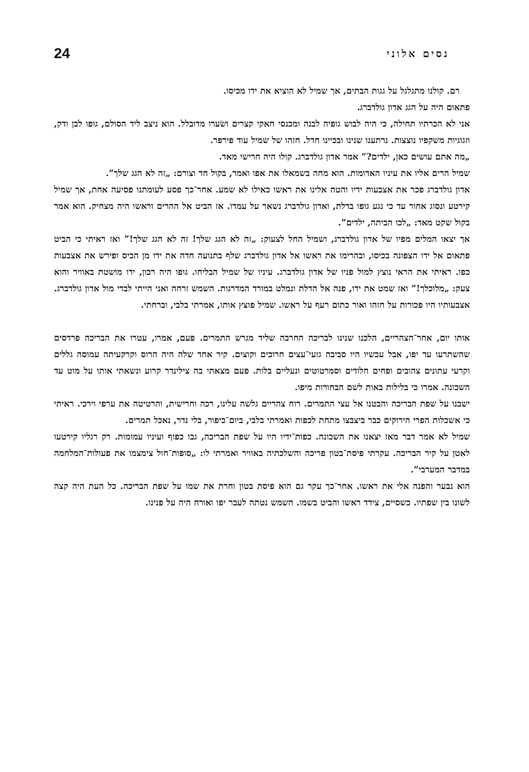נסים אלוני 24
רם. קולנו מתגלגל על גגות הבתים, אך שמיל לא הוציא את ידו מכיסו.
פתאום היה על הגג אדון גולדברג.
אני לא הכרתיו תחילה, כי היה לבוש גופיה לבנה ומכנסי חאקי קצרים ושׂערו מדובלל. הוא ניצב ליד הסולם, גופו לבן ודק, וזגוגיות משקפיו נוצצות. נרתענו שנינו ובכיינו חדל. חזהו של שמיל עוד פירפר.
„מה אתם עושים כאן, ילדים?” אמר אדון גולדברג. קולו היה חרישי מאד.
שמיל הרים אליו את עיניו האדומות. הוא מחה בשמאלו את אפו ואמר, בקול חד וצורם: „זה לא הגג שלך”.
אדון גולדברג פכר את אצבעות ידיו והטה אלינו את ראשו כאילו לא שמע. אחר־כך פסע לעומתנו פסיעה אחת, אך שמיל קירטע ונסוג אחור עד כי נגע גופו בדלת, ואדון גולדברג נשאר על עמדו. אז הביט אל ההרים וראשו היה מצחיק. הוא אמר בקול שקט מאד: „לכו הביתה, ילדים”.
אך יצאו המלים מפיו של אדון גולדברג, ושמיל החל לצעוק: „זה לא הגג שלך! זה לא הגג שלך!” ואז ראיתי כי הביט פתאום אל ידו הצפונה בכיסו, ובהרימו את ראשו אל אדון גולדברג שלף בתנועה חדה את ידו מן הכיס ופירש את אצבעות כפו. ראיתי את הראי נוצץ למול פניו של אדון גולדברג. עיניו של שמיל הבליחו. גופו היה רכון, ידו מושטת באוויר והוא צעק: „מלוכלך!” ואז שמט את ידו, פנה אל הדלת ונמלט במורד המדרגות. השמש זרחה ואני הייתי לבדי מול אדון גולדברג. אצבעותיו היו פכורות על חזהו ואור כתום רעף על ראשו. שמיל פוצץ אותו, אמרתי בלבי, וברחתי.
אותו יום, אחר־הצהריים, הלכנו שנינו לבריכה החרבה שליד מגרש התמרים. פעם, אמרו, עטרו את הבריכה פרדסים שהשתרעו עד יפו, אבל עכשיו היו סביבה גזעי־עצים חרוכים וקוצים. קיר אחד שלה היה הרוס וקרקעיתה עמוסה גללים וקרעי עתונים צהובים ופחים חלודים וסמרטוטים ונעליים בלות. פעם מצאתי בה צילינדר קרוע ונשאתי אותו על מוט עד השכונה. אמרו כי בלילות באות לשם הבחורות מיפו.
ישבנו על שפת הבריכה והבטנו אל עצי התמרים. רוח צהריים גלשה עלינו, רכה וחרישית, והרטיטה את ערפי וירכי. ראיתי כי אשכלות הפרי הירוקים כבר ביצבצו מתחת לכפות ואמרתי בלבי, ביום־כיפור, בלי נדר, נאכל תמרים.
שמיל לא אמר דבר מאז יצאנו את השכונה. כפות־ידיו היו על שפת הבריכה, גבו כפוף ועיניו עמומות. רק רגליו קירטעו לאִטן על קיר הבריכה. עקרתי פיסת־בטון פריכה והשלכתיה באוויר ואמרתי לו: „סופות־חול צימצמו את פעולות־המלחמה במדבר המערבי”.
הוא נבער והפנה אלי את ראשו. אחר־כך עקר גם הוא פיסת בטון וחרת את שמו על שפת הבריכה. כל העת היה קצה לשונו בין שפתיו. כשסיים, צידד ראשו והביט בשמו. השמש נטתה לעבר יפו ואורה היה על פנינו.